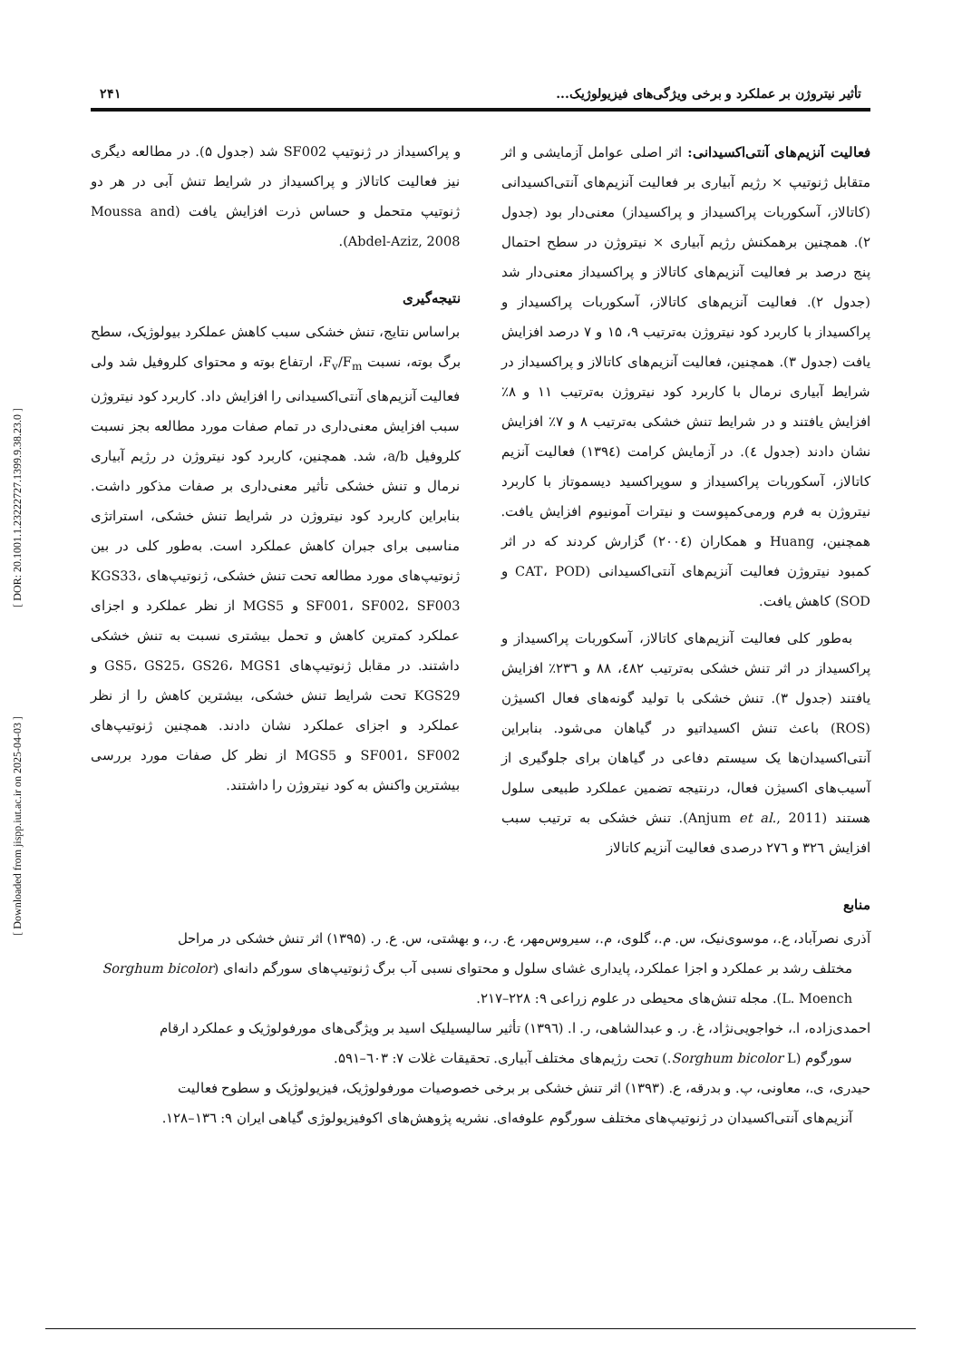[ DOR: 20.1001.1.23222727.1399.9.38.23.0 ]
[ Downloaded from jispp.iut.ac.ir on 2025-04-03 ]
تأثیر نیتروژن بر عملکرد و برخی ویژگی‌های فیزیولوژیک... ۲۴۱
فعالیت آنزیم‌های آنتی‌اکسیدانی: اثر اصلی عوامل آزمایشی و اثر متقابل ژنوتیپ × رژیم آبیاری بر فعالیت آنزیم‌های آنتی‌اکسیدانی (کاتالاز، آسکوربات پراکسیداز و پراکسیداز) معنی‌دار بود (جدول ۲). همچنین برهمکنش رژیم آبیاری × نیتروژن در سطح احتمال پنج درصد بر فعالیت آنزیم‌های کاتالاز و پراکسیداز معنی‌دار شد (جدول ۲). فعالیت آنزیم‌های کاتالاز، آسکوربات پراکسیداز و پراکسیداز با کاربرد کود نیتروژن به‌ترتیب ۹، ۱۵ و ۷ درصد افزایش یافت (جدول ۳). همچنین، فعالیت آنزیم‌های کاتالاز و پراکسیداز در شرایط آبیاری نرمال با کاربرد کود نیتروژن به‌ترتیب ۱۱ و ۸٪ افزایش یافتند و در شرایط تنش خشکی به‌ترتیب ۸ و ۷٪ افزایش نشان دادند (جدول ٤). در آزمایش کرامت (۱۳۹٤) فعالیت آنزیم کاتالاز، آسکوربات پراکسیداز و سوپراکسید دیسموتاز با کاربرد نیتروژن به فرم ورمی‌کمپوست و نیترات آمونیوم افزایش یافت. همچنین، Huang و همکاران (۲۰۰٤) گزارش کردند که در اثر کمبود نیتروژن فعالیت آنزیم‌های آنتی‌اکسیدانی (CAT، POD و SOD) کاهش یافت.
به‌طور کلی فعالیت آنزیم‌های کاتالاز، آسکوربات پراکسیداز و پراکسیداز در اثر تنش خشکی به‌ترتیب ٤۸۲، ۸۸ و ۲۳٦٪ افزایش یافتند (جدول ۳). تنش خشکی با تولید گونه‌های فعال اکسیژن (ROS) باعث تنش اکسیداتیو در گیاهان می‌شود. بنابراین آنتی‌اکسیدان‌ها یک سیستم دفاعی در گیاهان برای جلوگیری از آسیب‌های اکسیژن فعال، درنتیجه تضمین عملکرد طبیعی سلول هستند (Anjum et al., 2011). تنش خشکی به ترتیب سبب افزایش ۳۲٦ و ۲۷٦ درصدی فعالیت آنزیم کاتالاز
و پراکسیداز در ژنوتیپ SF002 شد (جدول ۵). در مطالعه دیگری نیز فعالیت کاتالاز و پراکسیداز در شرایط تنش آبی در هر دو ژنوتیپ متحمل و حساس ذرت افزایش یافت (Moussa and Abdel-Aziz, 2008).
نتیجه‌گیری
براساس نتایج، تنش خشکی سبب کاهش عملکرد بیولوژیک، سطح برگ بوته، نسبت F<sub>v</sub>/F<sub>m</sub>، ارتفاع بوته و محتوای کلروفیل شد ولی فعالیت آنزیم‌های آنتی‌اکسیدانی را افزایش داد. کاربرد کود نیتروژن سبب افزایش معنی‌داری در تمام صفات مورد مطالعه بجز نسبت کلروفیل a/b، شد. همچنین، کاربرد کود نیتروژن در رژیم آبیاری نرمال و تنش خشکی تأثیر معنی‌داری بر صفات مذکور داشت. بنابراین کاربرد کود نیتروژن در شرایط تنش خشکی، استراتژی مناسبی برای جبران کاهش عملکرد است. به‌طور کلی در بین ژنوتیپ‌های مورد مطالعه تحت تنش خشکی، ژنوتیپ‌های KGS33، SF001، SF002، SF003 و MGS5 از نظر عملکرد و اجزای عملکرد کمترین کاهش و تحمل بیشتری نسبت به تنش خشکی داشتند. در مقابل ژنوتیپ‌های GS5، GS25، GS26، MGS1 و KGS29 تحت شرایط تنش خشکی، بیشترین کاهش را از نظر عملکرد و اجزای عملکرد نشان دادند. همچنین ژنوتیپ‌های SF001، SF002 و MGS5 از نظر کل صفات مورد بررسی بیشترین واکنش به کود نیتروژن را داشتند.
منابع
آذری نصرآباد، ع.، موسوی‌نیک، س. م.، گلوی، م.، سیروس‌مهر، ع. ر.، و بهشتی، س. ع. ر. (۱۳۹۵) اثر تنش خشکی در مراحل
مختلف رشد بر عملکرد و اجزا عملکرد، پایداری غشای سلول و محتوای نسبی آب برگ ژنوتیپ‌های سورگم دانه‌ای (Sorghum bicolor L. Moench). مجله تنش‌های محیطی در علوم زراعی ۹: ۲۲۸–۲۱۷.
احمدی‌زاده، ا.، خواجویی‌نژاد، غ. ر. و عبدالشاهی، ر. ا. (۱۳۹٦) تأثیر سالیسیلیک اسید بر ویژگی‌های مورفولوژیک و عملکرد ارقام
سورگوم (Sorghum bicolor L.) تحت رژیم‌های مختلف آبیاری. تحقیقات غلات ۷: ٦۰۳–۵۹۱.
حیدری، ی.، معاونی، پ. و بدرقه، ع. (۱۳۹۳) اثر تنش خشکی بر برخی خصوصیات مورفولوژیک، فیزیولوژیک و سطوح فعالیت
آنزیم‌های آنتی‌اکسیدان در ژنوتیپ‌های مختلف سورگوم علوفه‌ای. نشریه پژوهش‌های اکوفیزیولوژی گیاهی ایران ۹: ۱۳٦–۱۲۸.